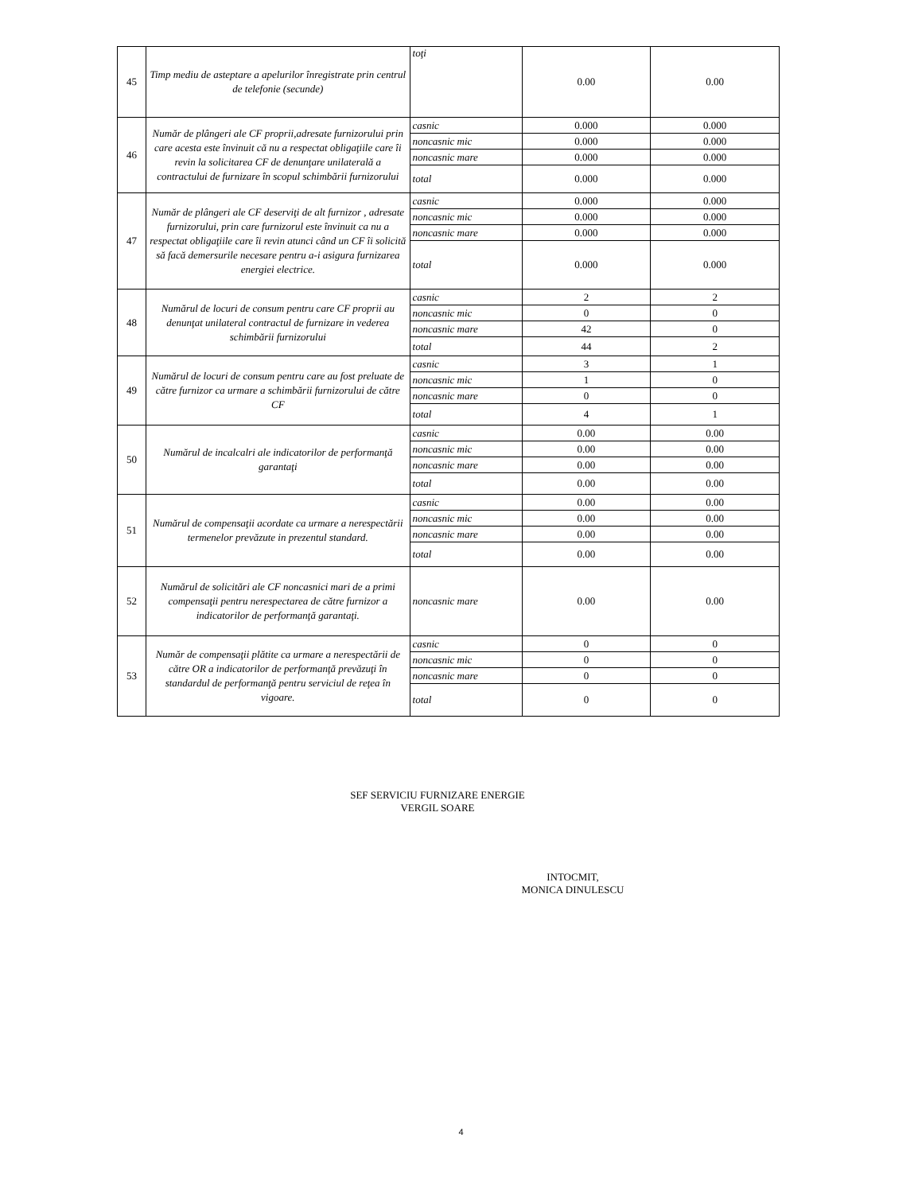| 45 | Timp mediu de asteptare a apelurilor înregistrate prin centrul de telefonie (secunde) | toţi | 0.00 | 0.00 |
| 46 | Număr de plângeri ale CF proprii,adresate furnizorului prin care acesta este învinuit că nu a respectat obligaţiile care îi revin la solicitarea CF de denunţare unilaterală a contractului de furnizare în scopul schimbării furnizorului | casnic | 0.000 | 0.000 |
| | | noncasnic mic | 0.000 | 0.000 |
| | | noncasnic mare | 0.000 | 0.000 |
| | | total | 0.000 | 0.000 |
| 47 | Număr de plângeri ale CF deserviţi de alt furnizor , adresate furnizorului, prin care furnizorul este învinuit ca nu a respectat obligaţiile care îi revin atunci când un CF îi solicită să facă demersurile necesare pentru a-i asigura furnizarea energiei electrice. | casnic | 0.000 | 0.000 |
| | | noncasnic mic | 0.000 | 0.000 |
| | | noncasnic mare | 0.000 | 0.000 |
| | | total | 0.000 | 0.000 |
| 48 | Numărul de locuri de consum pentru care CF proprii au denunţat unilateral contractul de furnizare in vederea schimbării furnizorului | casnic | 2 | 2 |
| | | noncasnic mic | 0 | 0 |
| | | noncasnic mare | 42 | 0 |
| | | total | 44 | 2 |
| 49 | Numărul de locuri de consum pentru care au fost preluate de către furnizor ca urmare a schimbării furnizorului de către CF | casnic | 3 | 1 |
| | | noncasnic mic | 1 | 0 |
| | | noncasnic mare | 0 | 0 |
| | | total | 4 | 1 |
| 50 | Numărul de incalcalri ale indicatorilor de performanţă garantaţi | casnic | 0.00 | 0.00 |
| | | noncasnic mic | 0.00 | 0.00 |
| | | noncasnic mare | 0.00 | 0.00 |
| | | total | 0.00 | 0.00 |
| 51 | Numărul de compensaţii acordate ca urmare a nerespectării termenelor prevăzute in prezentul standard. | casnic | 0.00 | 0.00 |
| | | noncasnic mic | 0.00 | 0.00 |
| | | noncasnic mare | 0.00 | 0.00 |
| | | total | 0.00 | 0.00 |
| 52 | Numărul de solicitări ale CF noncasnici mari de a primi compensaţii pentru nerespectarea de către furnizor a indicatorilor de performanţă garantaţi. | noncasnic mare | 0.00 | 0.00 |
| 53 | Număr de compensaţii plătite ca urmare a nerespectării de către OR a indicatorilor de performanţă prevăzuţi în standardul de performanţă pentru serviciul de reţea în vigoare. | casnic | 0 | 0 |
| | | noncasnic mic | 0 | 0 |
| | | noncasnic mare | 0 | 0 |
| | | total | 0 | 0 |
SEF SERVICIU FURNIZARE ENERGIE
VERGIL SOARE
INTOCMIT,
MONICA DINULESCU
4